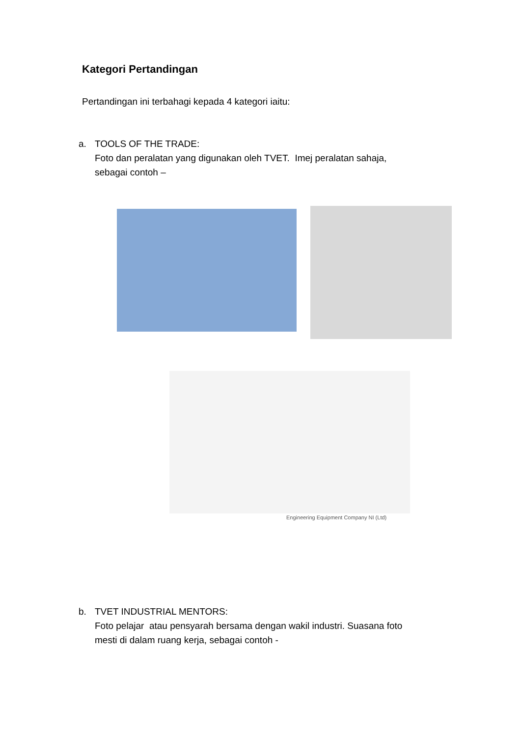Kategori Pertandingan
Pertandingan ini terbahagi kepada 4 kategori iaitu:
a. TOOLS OF THE TRADE:
Foto dan peralatan yang digunakan oleh TVET. Imej peralatan sahaja,
sebagai contoh –
Engineering Equipment Company NI (Ltd)
b. TVET INDUSTRIAL MENTORS:
Foto pelajar atau pensyarah bersama dengan wakil industri. Suasana foto
mesti di dalam ruang kerja, sebagai contoh -